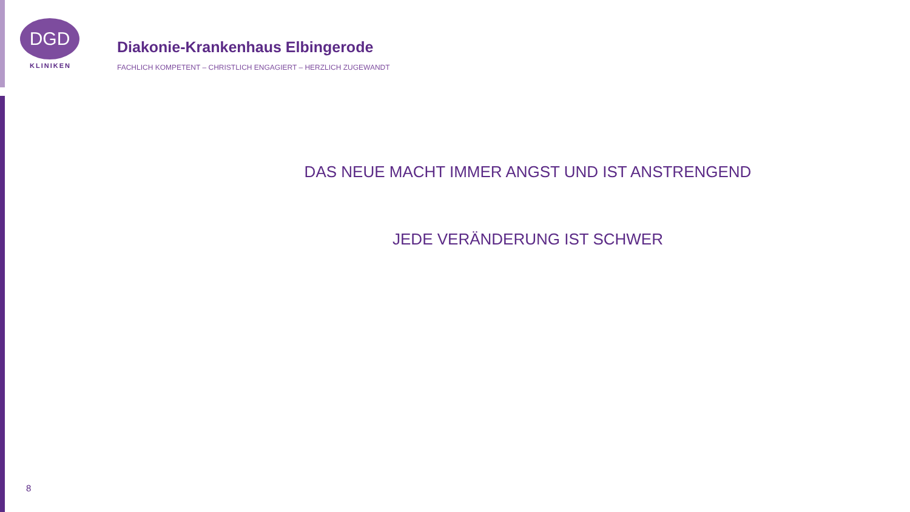DGD
KLINIKEN
Diakonie-Krankenhaus Elbingerode
FACHLICH KOMPETENT – CHRISTLICH ENGAGIERT – HERZLICH ZUGEWANDT
DAS NEUE MACHT IMMER ANGST UND IST ANSTRENGEND
JEDE VERÄNDERUNG IST SCHWER
8